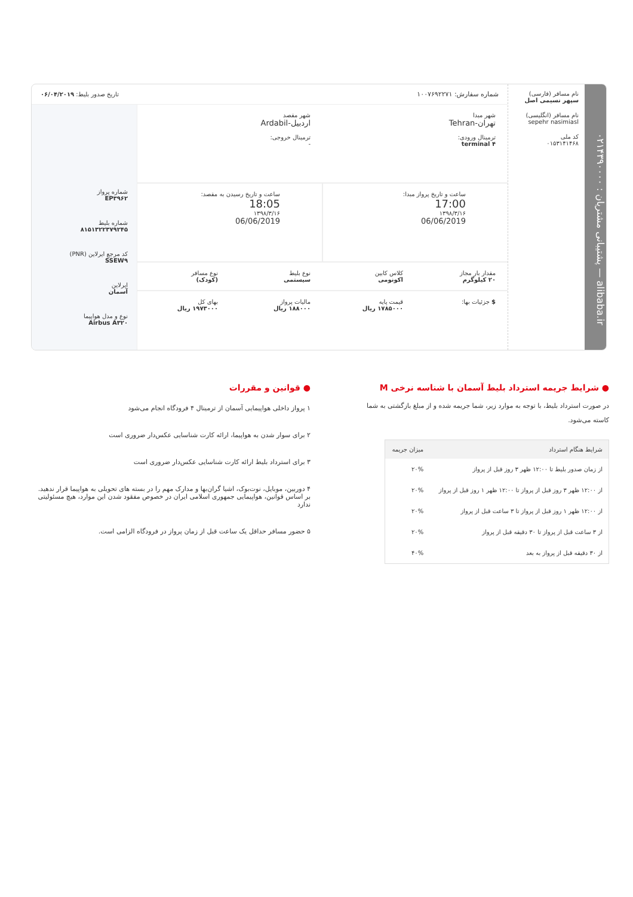alibaba.ir — پشتیبانی مشتریان : ۰۲۱۴۳۹۰۰۰۰
نام مسافر (فارسی)
سپهر نسیمی اصل
نام مسافر (انگلیسی)
sepehr nasimiasl
کد ملی
۰۱۵۳۱۴۱۴۶۸
شماره سفارش: ۱۰۰۷۶۹۲۲۷۱ تاریخ صدور بلیط: ۰۶/۰۴/۲۰۱۹
شهر مبدا
تهران-Tehran
ترمینال ورودی:
terminal ۴
شهر مقصد
اردبیل-Ardabil
ترمینال خروجی:
-
ساعت و تاریخ پرواز مبدا:
17:00
۱۳۹۸/۳/۱۶
06/06/2019
ساعت و تاریخ رسیدن به مقصد:
18:05
۱۳۹۸/۳/۱۶
06/06/2019
مقدار بار مجاز
۲۰ کیلوگرم
کلاس کابین
اکونومی
نوع بلیط
سیستمی
نوع مسافر
(کودک)
$ جزئیات بها: قیمت پایه
۱۷۸۵۰۰۰ ریال
مالیات پرواز
۱۸۸۰۰۰ ریال
بهای کل
۱۹۷۳۰۰۰ ریال
شماره پرواز
EP۳۹۶۲
شماره بلیط
۸۱۵۱۳۲۲۳۷۹۲۴۵
کد مرجع ایرلاین (PNR)
SSEW۹
ایرلاین
آسمان
نوع و مدل هواپیما
Airbus A۳۲۰
● شرایط جریمه استرداد بلیط آسمان با شناسه نرخی M
در صورت استرداد بلیط، با توجه به موارد زیر، شما جریمه شده و از مبلغ بازگشتی به شما کاسته می‌شود.
| شرایط هنگام استرداد | میزان جریمه |
| --- | --- |
| از زمان صدور بلیط تا ۱۲:۰۰ ظهر ۳ روز قبل از پرواز | ۲۰% |
| از ۱۲:۰۰ ظهر ۳ روز قبل از پرواز تا ۱۲:۰۰ ظهر ۱ روز قبل از پرواز | ۲۰% |
| از ۱۲:۰۰ ظهر ۱ روز قبل از پرواز تا ۳ ساعت قبل از پرواز | ۲۰% |
| از ۳ ساعت قبل از پرواز تا ۳۰ دقیقه قبل از پرواز | ۲۰% |
| از ۳۰ دقیقه قبل از پرواز به بعد | ۴۰% |
● قوانین و مقررات
۱ پرواز داخلی هواپیمایی آسمان از ترمینال ۴ فرودگاه انجام می‌شود
۲ برای سوار شدن به هواپیما، ارائه کارت شناسایی عکس‌دار ضروری است
۳ برای استرداد بلیط ارائه کارت شناسایی عکس‌دار ضروری است
۴ دوربین، موبایل، نوت‌بوک، اشیا گران‌بها و مدارک مهم را در بسته های تحویلی به هواپیما قرار ندهید. بر اساس قوانین، هواپیمایی جمهوری اسلامی ایران در خصوص مفقود شدن این موارد، هیچ مسئولیتی ندارد
۵ حضور مسافر حداقل یک ساعت قبل از زمان پرواز در فرودگاه الزامی است.